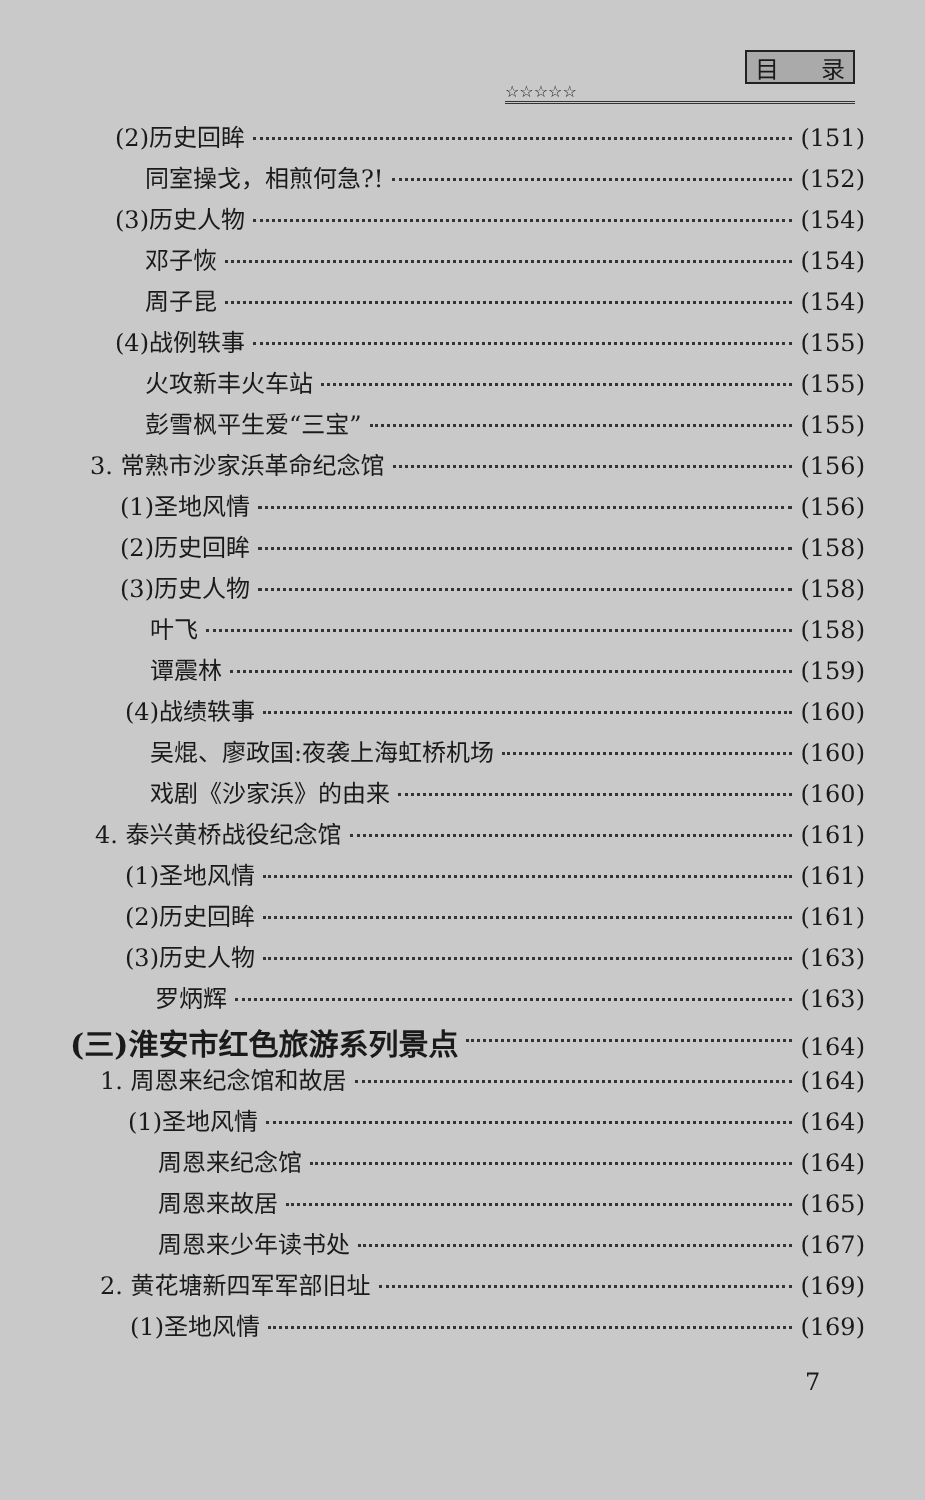目 录
☆☆☆☆☆
(2)历史回眸 (151)
同室操戈，相煎何急?! (152)
(3)历史人物 (154)
邓子恢 (154)
周子昆 (154)
(4)战例轶事 (155)
火攻新丰火车站 (155)
彭雪枫平生爱“三宝” (155)
3. 常熟市沙家浜革命纪念馆 (156)
(1)圣地风情 (156)
(2)历史回眸 (158)
(3)历史人物 (158)
叶飞 (158)
谭震林 (159)
(4)战绩轶事 (160)
吴焜、廖政国:夜袭上海虹桥机场 (160)
戏剧《沙家浜》的由来 (160)
4. 泰兴黄桥战役纪念馆 (161)
(1)圣地风情 (161)
(2)历史回眸 (161)
(3)历史人物 (163)
罗炳辉 (163)
(三)淮安市红色旅游系列景点 (164)
1. 周恩来纪念馆和故居 (164)
(1)圣地风情 (164)
周恩来纪念馆 (164)
周恩来故居 (165)
周恩来少年读书处 (167)
2. 黄花塘新四军军部旧址 (169)
(1)圣地风情 (169)
7